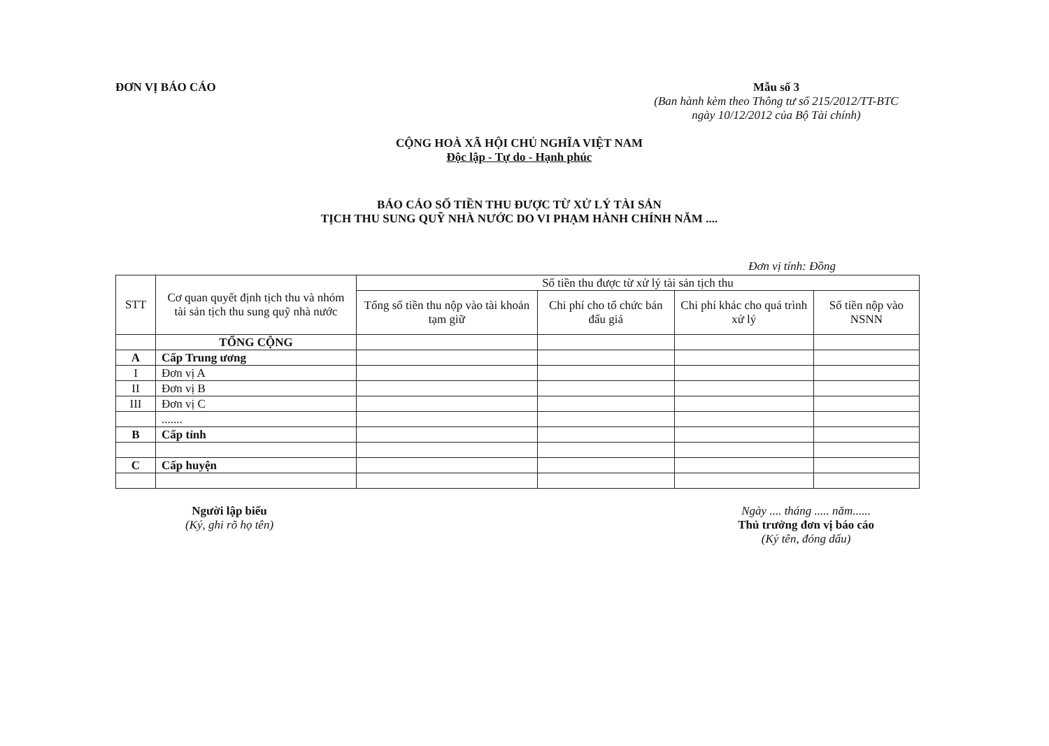ĐƠN VỊ BÁO CÁO Mẫu số 3
(Ban hành kèm theo Thông tư số 215/2012/TT-BTC
ngày 10/12/2012 của Bộ Tài chính)
CỘNG HOÀ XÃ HỘI CHỦ NGHĨA VIỆT NAM
Độc lập - Tự do - Hạnh phúc
BÁO CÁO SỐ TIỀN THU ĐƯỢC TỪ XỬ LÝ TÀI SẢN
TỊCH THU SUNG QUỸ NHÀ NƯỚC DO VI PHẠM HÀNH CHÍNH NĂM ....
Đơn vị tính: Đồng
| STT | Cơ quan quyết định tịch thu và nhóm tài sản tịch thu sung quỹ nhà nước | Số tiền thu được từ xử lý tài sản tịch thu | | | |
| --- | --- | --- | --- | --- | --- |
| | | Tổng số tiền thu nộp vào tài khoản tạm giữ | Chi phí cho tổ chức bán đấu giá | Chi phí khác cho quá trình xử lý | Số tiền nộp vào NSNN |
| | TỔNG CỘNG | | | | |
| A | Cấp Trung ương | | | | |
| I | Đơn vị A | | | | |
| II | Đơn vị B | | | | |
| III | Đơn vị C | | | | |
| | ....... | | | | |
| B | Cấp tỉnh | | | | |
| C | Cấp huyện | | | | |
Người lập biểu
(Ký, ghi rõ họ tên)
Ngày .... tháng ..... năm......
Thủ trưởng đơn vị báo cáo
(Ký tên, đóng dấu)